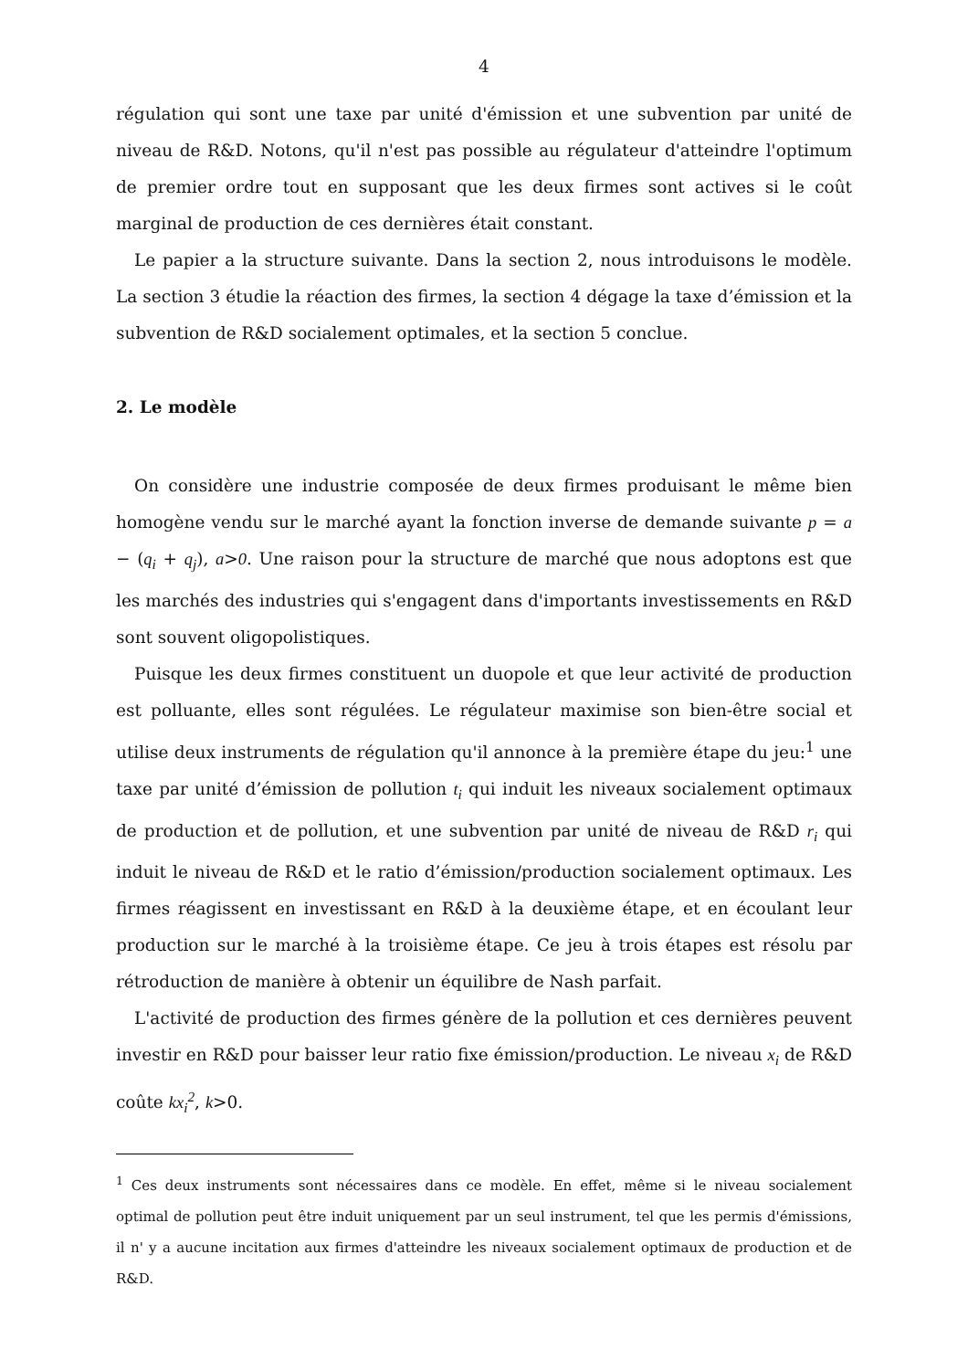4
régulation qui sont une taxe par unité d'émission et une subvention par unité de niveau de R&D. Notons, qu'il n'est pas possible au régulateur d'atteindre l'optimum de premier ordre tout en supposant que les deux firmes sont actives si le coût marginal de production de ces dernières était constant.
Le papier a la structure suivante. Dans la section 2, nous introduisons le modèle. La section 3 étudie la réaction des firmes, la section 4 dégage la taxe d’émission et la subvention de R&D socialement optimales, et la section 5 conclue.
2. Le modèle
On considère une industrie composée de deux firmes produisant le même bien homogène vendu sur le marché ayant la fonction inverse de demande suivante p = a − (q<sub>i</sub> + q<sub>j</sub>), a>0. Une raison pour la structure de marché que nous adoptons est que les marchés des industries qui s'engagent dans d'importants investissements en R&D sont souvent oligopolistiques.
Puisque les deux firmes constituent un duopole et que leur activité de production est polluante, elles sont régulées. Le régulateur maximise son bien-être social et utilise deux instruments de régulation qu'il annonce à la première étape du jeu:<sup>1</sup> une taxe par unité d’émission de pollution t<sub>i</sub> qui induit les niveaux socialement optimaux de production et de pollution, et une subvention par unité de niveau de R&D r<sub>i</sub> qui induit le niveau de R&D et le ratio d’émission/production socialement optimaux. Les firmes réagissent en investissant en R&D à la deuxième étape, et en écoulant leur production sur le marché à la troisième étape. Ce jeu à trois étapes est résolu par rétroduction de manière à obtenir un équilibre de Nash parfait.
L'activité de production des firmes génère de la pollution et ces dernières peuvent investir en R&D pour baisser leur ratio fixe émission/production. Le niveau x<sub>i</sub> de R&D coûte kx<sub>i</sub><sup>2</sup>, k>0.
<sup>1</sup> Ces deux instruments sont nécessaires dans ce modèle. En effet, même si le niveau socialement optimal de pollution peut être induit uniquement par un seul instrument, tel que les permis d'émissions, il n' y a aucune incitation aux firmes d'atteindre les niveaux socialement optimaux de production et de R&D.